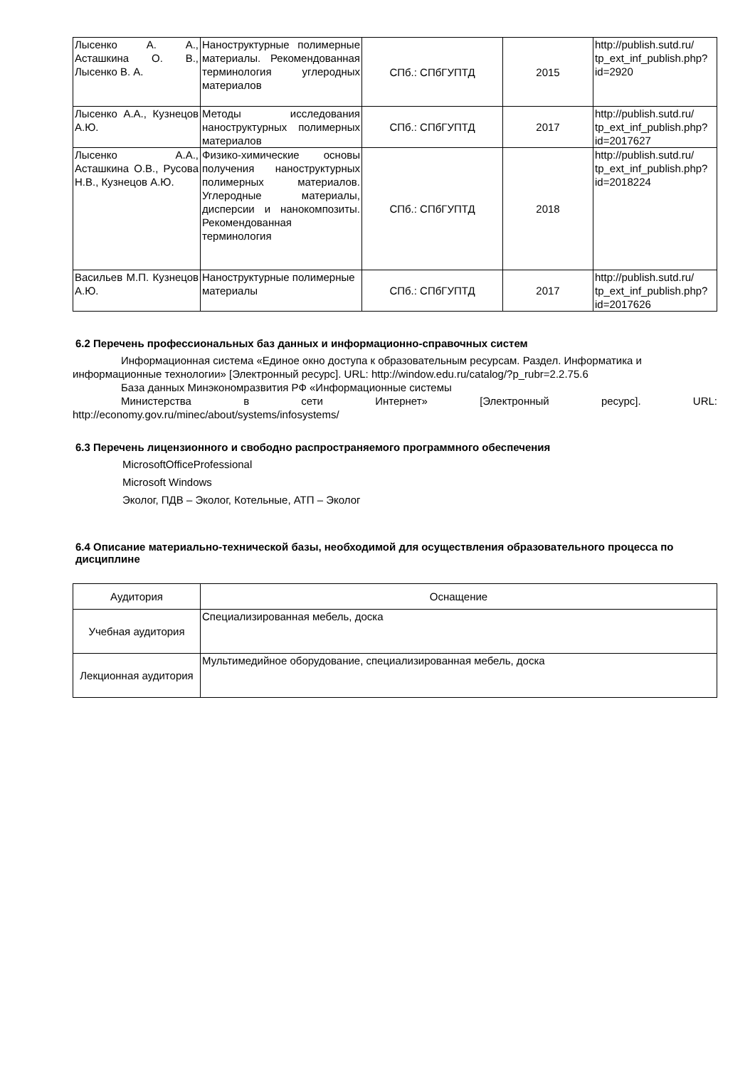| Лысенко А. А., Асташкина О. В., Лысенко В. А. | Наноструктурные полимерные материалы. Рекомендованная терминология углеродных материалов | СПб.: СПбГУПТД | 2015 | http://publish.sutd.ru/ tp_ext_inf_publish.php?id=2920 |
| Лысенко А.А., Кузнецов А.Ю. | Методы исследования наноструктурных полимерных материалов | СПб.: СПбГУПТД | 2017 | http://publish.sutd.ru/ tp_ext_inf_publish.php?id=2017627 |
| Лысенко А.А., Асташкина О.В., Русова Н.В., Кузнецов А.Ю. | Физико-химические основы получения наноструктурных полимерных материалов. Углеродные материалы, дисперсии и нанокомпозиты. Рекомендованная терминология | СПб.: СПбГУПТД | 2018 | http://publish.sutd.ru/ tp_ext_inf_publish.php?id=2018224 |
| Васильев М.П. Кузнецов А.Ю. | Наноструктурные полимерные материалы | СПб.: СПбГУПТД | 2017 | http://publish.sutd.ru/ tp_ext_inf_publish.php?id=2017626 |
6.2 Перечень профессиональных баз данных и информационно-справочных систем
Информационная система «Единое окно доступа к образовательным ресурсам. Раздел. Информатика и информационные технологии» [Электронный ресурс]. URL: http://window.edu.ru/catalog/?p_rubr=2.2.75.6
База данных Минэкономразвития РФ «Информационные системы
Министерства в сети Интернет» [Электронный ресурс]. URL:
http://economy.gov.ru/minec/about/systems/infosystems/
6.3 Перечень лицензионного и свободно распространяемого программного обеспечения
MicrosoftOfficeProfessional
Microsoft Windows
Эколог, ПДВ – Эколог, Котельные, АТП – Эколог
6.4 Описание материально-технической базы, необходимой для осуществления образовательного процесса по дисциплине
| Аудитория | Оснащение |
| --- | --- |
| Учебная аудитория | Специализированная мебель, доска |
| Лекционная аудитория | Мультимедийное оборудование, специализированная мебель, доска |